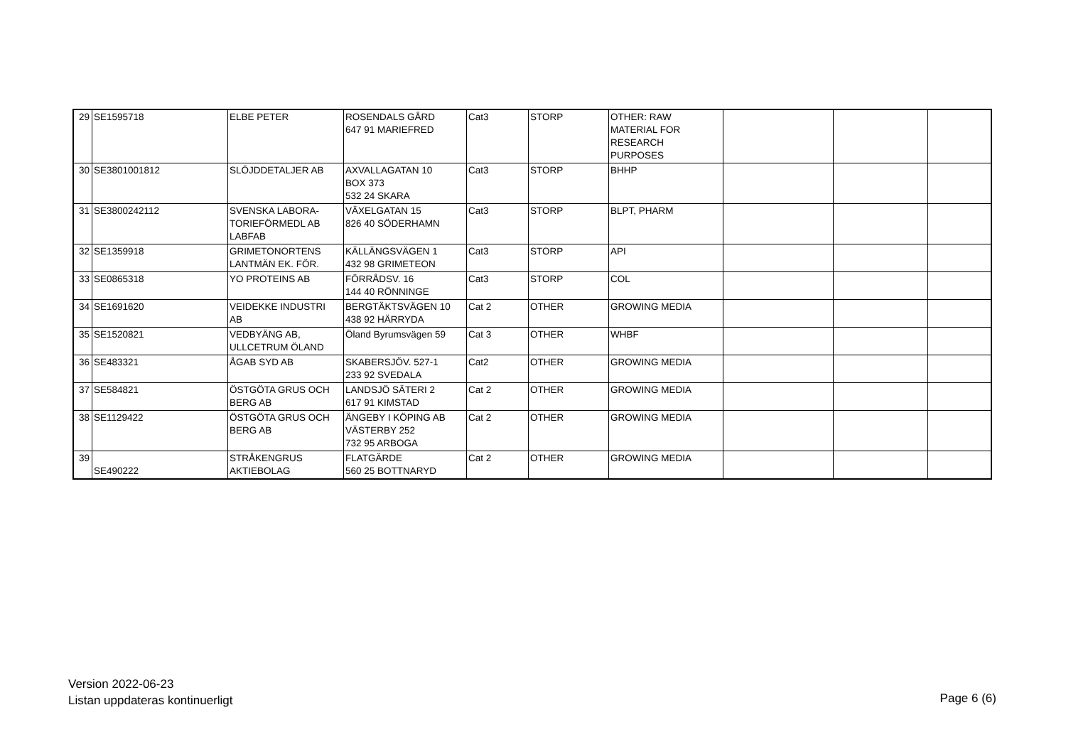| 29 | SE1595718 | ELBE PETER | ROSENDALS GÅRD 647 91 MARIEFRED | Cat3 | STORP | OTHER: RAW MATERIAL FOR RESEARCH PURPOSES | | | |
| 30 | SE3801001812 | SLÖJDDETALJER AB | AXVALLAGATAN 10 BOX 373 532 24 SKARA | Cat3 | STORP | BHHP | | | |
| 31 | SE3800242112 | SVENSKA LABORA- TORIEFÖRMEDL AB LABFAB | VÄXELGATAN 15 826 40 SÖDERHAMN | Cat3 | STORP | BLPT, PHARM | | | |
| 32 | SE1359918 | GRIMETONORTENS LANTMÄN EK. FÖR. | KÄLLÄNGSVÄGEN 1 432 98 GRIMETEON | Cat3 | STORP | API | | | |
| 33 | SE0865318 | YO PROTEINS AB | FÖRRÅDSV. 16 144 40 RÖNNINGE | Cat3 | STORP | COL | | | |
| 34 | SE1691620 | VEIDEKKE INDUSTRI AB | BERGTÄKTSVÄGEN 10 438 92 HÄRRYDA | Cat 2 | OTHER | GROWING MEDIA | | | |
| 35 | SE1520821 | VEDBYÄNG AB, ULLCETRUM ÖLAND | Öland Byrumsvägen 59 | Cat 3 | OTHER | WHBF | | | |
| 36 | SE483321 | ÅGAB SYD AB | SKABERSJÖV. 527-1 233 92 SVEDALA | Cat2 | OTHER | GROWING MEDIA | | | |
| 37 | SE584821 | ÖSTGÖTA GRUS OCH BERG AB | LANDSJÖ SÄTERI 2 617 91 KIMSTAD | Cat 2 | OTHER | GROWING MEDIA | | | |
| 38 | SE1129422 | ÖSTGÖTA GRUS OCH BERG AB | ÄNGEBY I KÖPING AB VÄSTERBY 252 732 95 ARBOGA | Cat 2 | OTHER | GROWING MEDIA | | | |
| 39 | SE490222 | STRÅKENGRUS AKTIEBOLAG | FLATGÄRDE 560 25 BOTTNARYD | Cat 2 | OTHER | GROWING MEDIA | | | |
Version 2022-06-23
Listan uppdateras kontinuerligt
Page 6 (6)